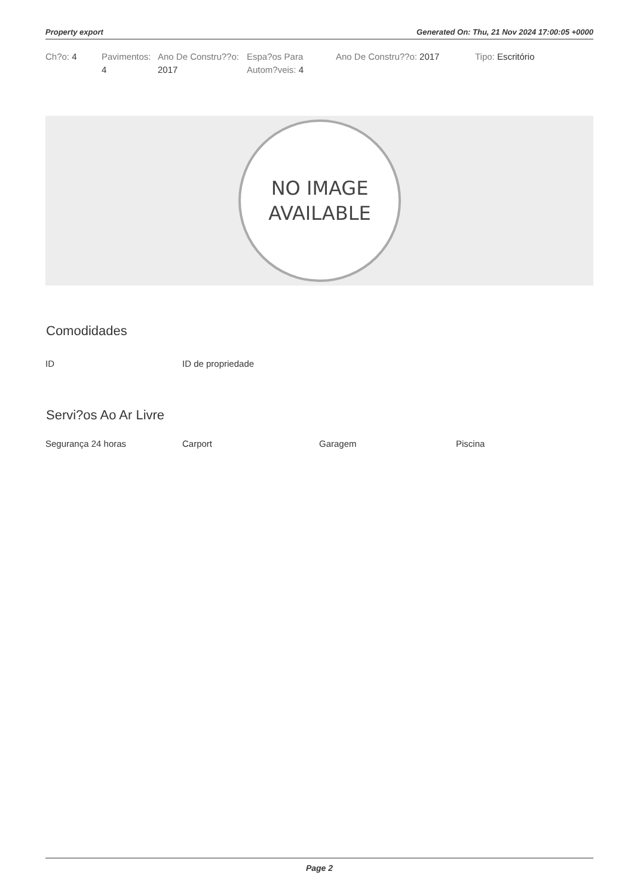Property export Generated On: Thu, 21 Nov 2024 17:00:05 +0000
Ch?o: 4 Pavimentos: 4
Ano De Constru??o: 2017
Espa?os Para Autom?veis: 4
Ano De Constru??o: 2017 Tipo: Escritório
NO IMAGE
AVAILABLE
Comodidades
ID ID de propriedade
Servi?os Ao Ar Livre
Segurança 24 horas Carport Garagem Piscina
Page 2